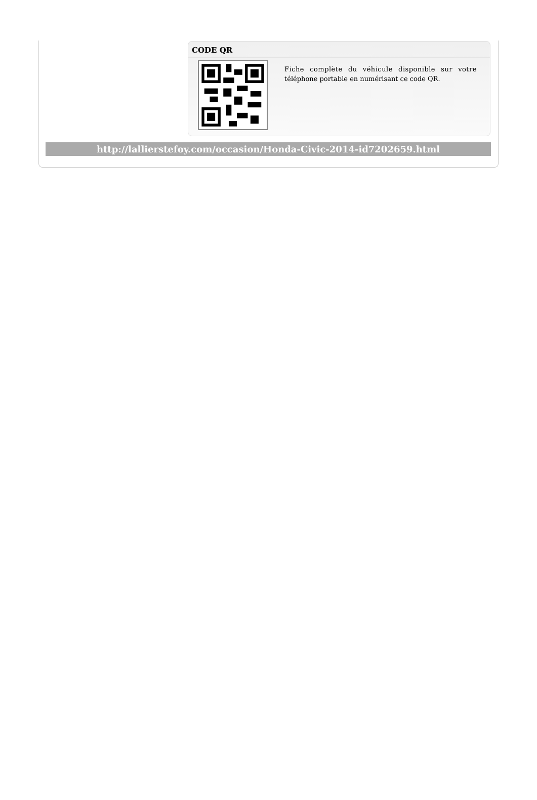CODE QR
Fiche complète du véhicule disponible sur votre téléphone portable en numérisant ce code QR.
http://lallierstefoy.com/occasion/Honda-Civic-2014-id7202659.html